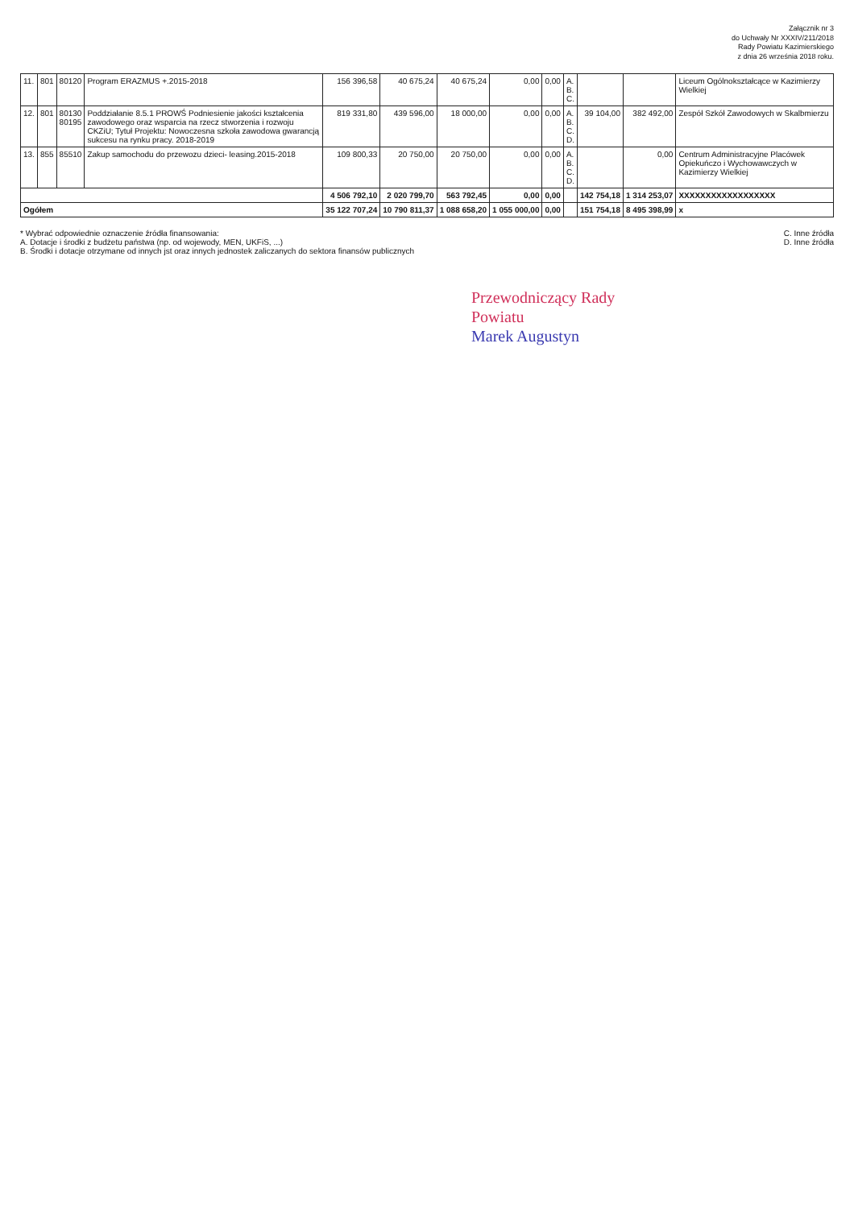Załącznik nr 3
do Uchwały Nr XXXIV/211/2018
Rady Powiatu Kazimierskiego
z dnia 26 września 2018 roku.
| 11. | 801 | 80120 | Program ERAZMUS +.2015-2018 | 156 396,58 | 40 675,24 | 40 675,24 | 0,00 | 0,00 | A. B. C. | | | Liceum Ogólnokształcące w Kazimierzy Wielkiej |
| 12. | 801 | 80130 80195 | Poddziałanie 8.5.1 PROWŚ Podniesienie jakości kształcenia zawodowego oraz wsparcia na rzecz stworzenia i rozwoju CKZiU; Tytuł Projektu: Nowoczesna szkoła zawodowa gwarancją sukcesu na rynku pracy. 2018-2019 | 819 331,80 | 439 596,00 | 18 000,00 | 0,00 | 0,00 | A. B. C. D. | 39 104,00 | 382 492,00 | Zespół Szkół Zawodowych w Skalbmierzu |
| 13. | 855 | 85510 | Zakup samochodu do przewozu dzieci- leasing.2015-2018 | 109 800,33 | 20 750,00 | 20 750,00 | 0,00 | 0,00 | A. B. C. D. | | 0,00 | Centrum Administracyjne Placówek Opiekuńczo i Wychowawczych w Kazimierzy Wielkiej |
| | | | | 4 506 792,10 | 2 020 799,70 | 563 792,45 | 0,00 | 0,00 | | 142 754,18 | 1 314 253,07 | XXXXXXXXXXXXXXXXXX |
| Ogółem | | | | 35 122 707,24 | 10 790 811,37 | 1 088 658,20 | 1 055 000,00 | 0,00 | | 151 754,18 | 8 495 398,99 | x |
* Wybrać odpowiednie oznaczenie źródła finansowania:
A. Dotacje i środki z budżetu państwa (np. od wojewody, MEN, UKFiS, ...)
B. Środki i dotacje otrzymane od innych jst oraz innych jednostek zaliczanych do sektora finansów publicznych
C. Inne źródła
D. Inne źródła
Przewodniczący Rady
Powiatu
Marek Augustyn